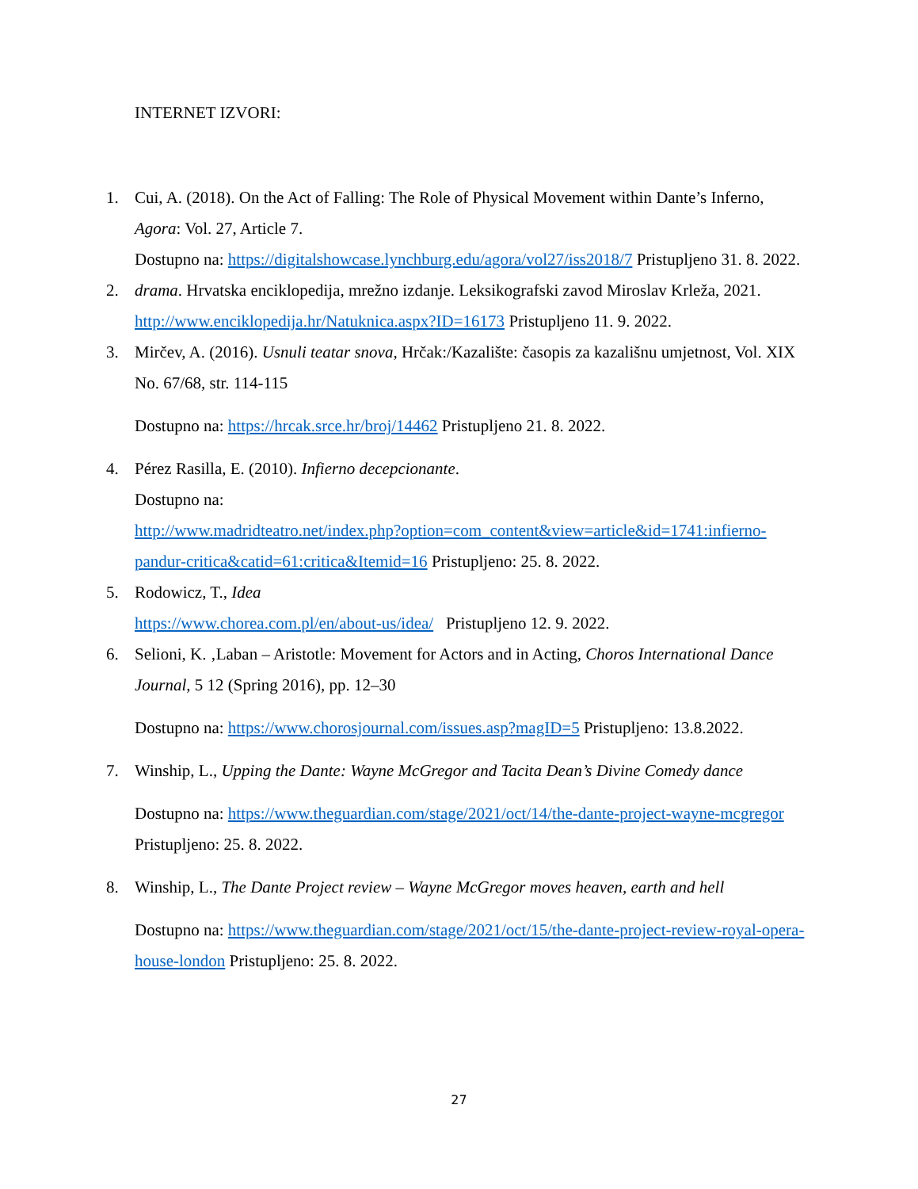INTERNET IZVORI:
1. Cui, A. (2018). On the Act of Falling: The Role of Physical Movement within Dante’s Inferno, Agora: Vol. 27, Article 7.
Dostupno na: https://digitalshowcase.lynchburg.edu/agora/vol27/iss2018/7 Pristupljeno 31. 8. 2022.
2. drama. Hrvatska enciklopedija, mrežno izdanje. Leksikografski zavod Miroslav Krleža, 2021. http://www.enciklopedija.hr/Natuknica.aspx?ID=16173 Pristupljeno 11. 9. 2022.
3. Mirčev, A. (2016). Usnuli teatar snova, Hrčak:/Kazalište: časopis za kazališnu umjetnost, Vol. XIX No. 67/68, str. 114-115
Dostupno na: https://hrcak.srce.hr/broj/14462 Pristupljeno 21. 8. 2022.
4. Pérez Rasilla, E. (2010). Infierno decepcionante.
Dostupno na:
http://www.madridteatro.net/index.php?option=com_content&view=article&id=1741:infierno-pandur-critica&catid=61:critica&Itemid=16 Pristupljeno: 25. 8. 2022.
5. Rodowicz, T., Idea
https://www.chorea.com.pl/en/about-us/idea/ Pristupljeno 12. 9. 2022.
6. Selioni, K. ‚Laban – Aristotle: Movement for Actors and in Acting, Choros International Dance Journal, 5 12 (Spring 2016), pp. 12–30
Dostupno na: https://www.chorosjournal.com/issues.asp?magID=5 Pristupljeno: 13.8.2022.
7. Winship, L., Upping the Dante: Wayne McGregor and Tacita Dean’s Divine Comedy dance
Dostupno na: https://www.theguardian.com/stage/2021/oct/14/the-dante-project-wayne-mcgregor Pristupljeno: 25. 8. 2022.
8. Winship, L., The Dante Project review – Wayne McGregor moves heaven, earth and hell
Dostupno na: https://www.theguardian.com/stage/2021/oct/15/the-dante-project-review-royal-opera-house-london Pristupljeno: 25. 8. 2022.
27